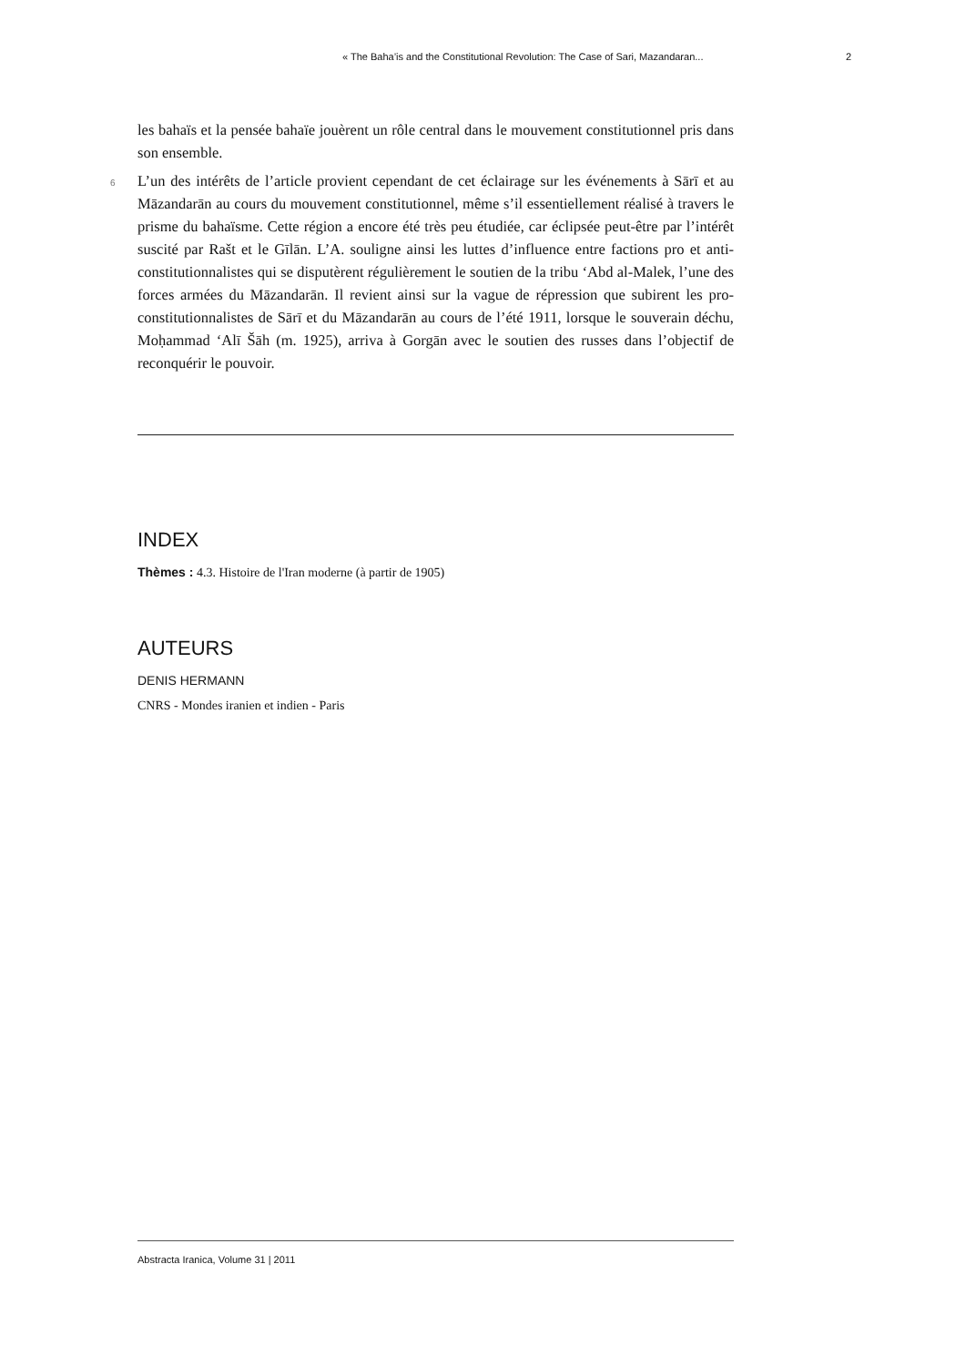« The Baha’is and the Constitutional Revolution: The Case of Sari, Mazandaran... 2
les bahaïs et la pensée bahaïe jouèrent un rôle central dans le mouvement constitutionnel pris dans son ensemble.
6 L’un des intérêts de l’article provient cependant de cet éclairage sur les événements à Sārī et au Māzandarān au cours du mouvement constitutionnel, même s’il essentiellement réalisé à travers le prisme du bahaïsme. Cette région a encore été très peu étudiée, car éclipsée peut-être par l’intérêt suscité par Rašt et le Gīlān. L’A. souligne ainsi les luttes d’influence entre factions pro et anti-constitutionnalistes qui se disputèrent régulièrement le soutien de la tribu ‘Abd al-Malek, l’une des forces armées du Māzandarān. Il revient ainsi sur la vague de répression que subirent les pro-constitutionnalistes de Sārī et du Māzandarān au cours de l’été 1911, lorsque le souverain déchu, Moḥammad ‘Alī Šāh (m. 1925), arriva à Gorgān avec le soutien des russes dans l’objectif de reconquérir le pouvoir.
INDEX
Thèmes : 4.3. Histoire de l'Iran moderne (à partir de 1905)
AUTEURS
DENIS HERMANN
CNRS - Mondes iranien et indien - Paris
Abstracta Iranica, Volume 31 | 2011